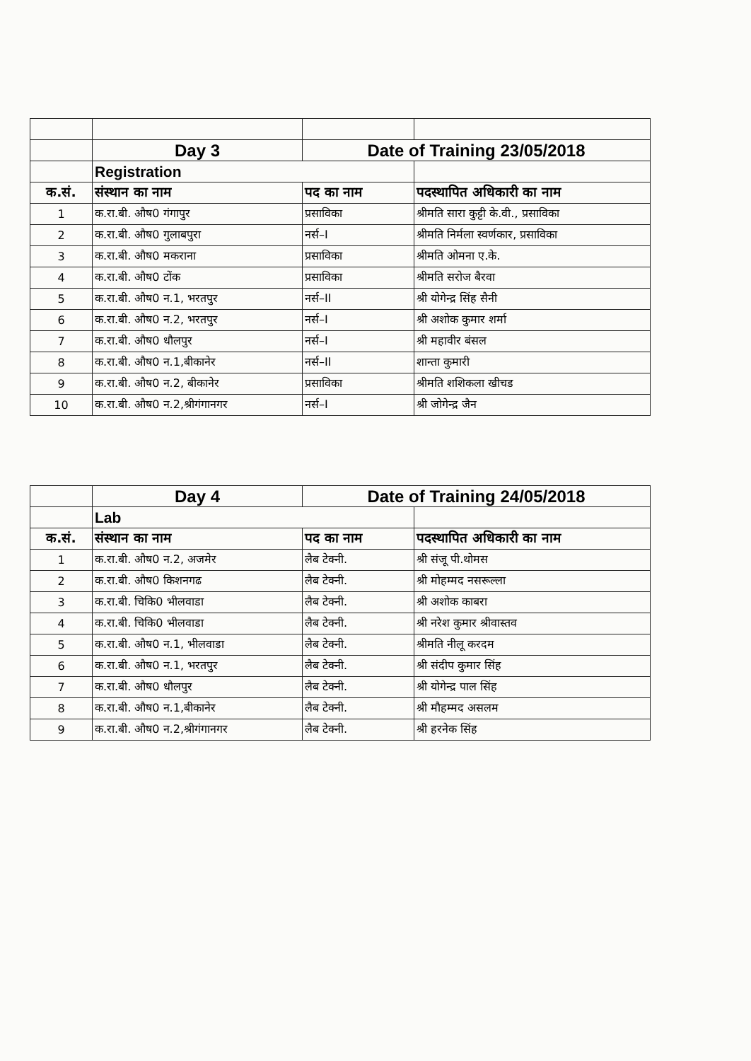| | Day 3 | Date of Training 23/05/2018 | |
| | Registration | | |
| क.सं. | संस्थान का नाम | पद का नाम | पदस्थापित अधिकारी का नाम |
| 1 | क.रा.बी. औष0 गंगापुर | प्रसाविका | श्रीमति सारा कुट्टी के.वी., प्रसाविका |
| 2 | क.रा.बी. औष0 गुलाबपुरा | नर्स–I | श्रीमति निर्मला स्वर्णकार, प्रसाविका |
| 3 | क.रा.बी. औष0 मकराना | प्रसाविका | श्रीमति ओमना ए.के. |
| 4 | क.रा.बी. औष0 टोंक | प्रसाविका | श्रीमति सरोज बैरवा |
| 5 | क.रा.बी. औष0 न.1, भरतपुर | नर्स–II | श्री योगेन्द्र सिंह सैनी |
| 6 | क.रा.बी. औष0 न.2, भरतपुर | नर्स–I | श्री अशोक कुमार शर्मा |
| 7 | क.रा.बी. औष0 धौलपुर | नर्स–I | श्री महावीर बंसल |
| 8 | क.रा.बी. औष0 न.1,बीकानेर | नर्स–II | शान्ता कुमारी |
| 9 | क.रा.बी. औष0 न.2, बीकानेर | प्रसाविका | श्रीमति शशिकला खीचड |
| 10 | क.रा.बी. औष0 न.2,श्रीगंगानगर | नर्स–I | श्री जोगेन्द्र जैन |
| | Day 4 | Date of Training 24/05/2018 | |
| | Lab | | |
| क.सं. | संस्थान का नाम | पद का नाम | पदस्थापित अधिकारी का नाम |
| 1 | क.रा.बी. औष0 न.2, अजमेर | लैब टेक्नी. | श्री संजू पी.थोमस |
| 2 | क.रा.बी. औष0 किशनगढ | लैब टेक्नी. | श्री मोहम्मद नसरूल्ला |
| 3 | क.रा.बी. चिकि0 भीलवाडा | लैब टेक्नी. | श्री अशोक काबरा |
| 4 | क.रा.बी. चिकि0 भीलवाडा | लैब टेक्नी. | श्री नरेश कुमार श्रीवास्तव |
| 5 | क.रा.बी. औष0 न.1, भीलवाडा | लैब टेक्नी. | श्रीमति नीलू करदम |
| 6 | क.रा.बी. औष0 न.1, भरतपुर | लैब टेक्नी. | श्री संदीप कुमार सिंह |
| 7 | क.रा.बी. औष0 धौलपुर | लैब टेक्नी. | श्री योगेन्द्र पाल सिंह |
| 8 | क.रा.बी. औष0 न.1,बीकानेर | लैब टेक्नी. | श्री मौहम्मद असलम |
| 9 | क.रा.बी. औष0 न.2,श्रीगंगानगर | लैब टेक्नी. | श्री हरनेक सिंह |